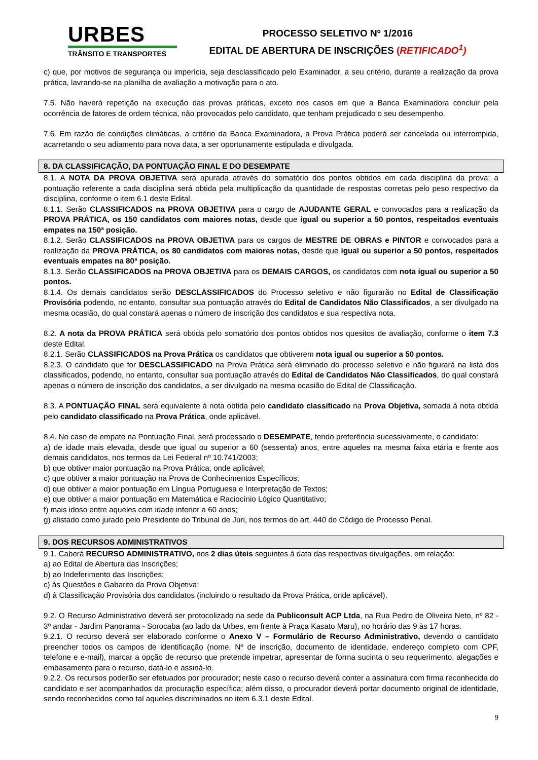URBES
TRÂNSITO E TRANSPORTES
PROCESSO SELETIVO Nº 1/2016
EDITAL DE ABERTURA DE INSCRIÇÕES (RETIFICADO<sup>1</sup>)
c) que, por motivos de segurança ou imperícia, seja desclassificado pelo Examinador, a seu critério, durante a realização da prova prática, lavrando-se na planilha de avaliação a motivação para o ato.
7.5. Não haverá repetição na execução das provas práticas, exceto nos casos em que a Banca Examinadora concluir pela ocorrência de fatores de ordem técnica, não provocados pelo candidato, que tenham prejudicado o seu desempenho.
7.6. Em razão de condições climáticas, a critério da Banca Examinadora, a Prova Prática poderá ser cancelada ou interrompida, acarretando o seu adiamento para nova data, a ser oportunamente estipulada e divulgada.
8. DA CLASSIFICAÇÃO, DA PONTUAÇÃO FINAL E DO DESEMPATE
8.1. A NOTA DA PROVA OBJETIVA será apurada através do somatório dos pontos obtidos em cada disciplina da prova; a pontuação referente a cada disciplina será obtida pela multiplicação da quantidade de respostas corretas pelo peso respectivo da disciplina, conforme o item 6.1 deste Edital.
8.1.1. Serão CLASSIFICADOS na PROVA OBJETIVA para o cargo de AJUDANTE GERAL e convocados para a realização da PROVA PRÁTICA, os 150 candidatos com maiores notas, desde que igual ou superior a 50 pontos, respeitados eventuais empates na 150ª posição.
8.1.2. Serão CLASSIFICADOS na PROVA OBJETIVA para os cargos de MESTRE DE OBRAS e PINTOR e convocados para a realização da PROVA PRÁTICA, os 80 candidatos com maiores notas, desde que igual ou superior a 50 pontos, respeitados eventuais empates na 80ª posição.
8.1.3. Serão CLASSIFICADOS na PROVA OBJETIVA para os DEMAIS CARGOS, os candidatos com nota igual ou superior a 50 pontos.
8.1.4. Os demais candidatos serão DESCLASSIFICADOS do Processo seletivo e não figurarão no Edital de Classificação Provisória podendo, no entanto, consultar sua pontuação através do Edital de Candidatos Não Classificados, a ser divulgado na mesma ocasião, do qual constará apenas o número de inscrição dos candidatos e sua respectiva nota.
8.2. A nota da PROVA PRÁTICA será obtida pelo somatório dos pontos obtidos nos quesitos de avaliação, conforme o item 7.3 deste Edital.
8.2.1. Serão CLASSIFICADOS na Prova Prática os candidatos que obtiverem nota igual ou superior a 50 pontos.
8.2.3. O candidato que for DESCLASSIFICADO na Prova Prática será eliminado do processo seletivo e não figurará na lista dos classificados, podendo, no entanto, consultar sua pontuação através do Edital de Candidatos Não Classificados, do qual constará apenas o número de inscrição dos candidatos, a ser divulgado na mesma ocasião do Edital de Classificação.
8.3. A PONTUAÇÃO FINAL será equivalente à nota obtida pelo candidato classificado na Prova Objetiva, somada à nota obtida pelo candidato classificado na Prova Prática, onde aplicável.
8.4. No caso de empate na Pontuação Final, será processado o DESEMPATE, tendo preferência sucessivamente, o candidato:
a) de idade mais elevada, desde que igual ou superior a 60 (sessenta) anos, entre aqueles na mesma faixa etária e frente aos demais candidatos, nos termos da Lei Federal nº 10.741/2003;
b) que obtiver maior pontuação na Prova Prática, onde aplicável;
c) que obtiver a maior pontuação na Prova de Conhecimentos Específicos;
d) que obtiver a maior pontuação em Língua Portuguesa e Interpretação de Textos;
e) que obtiver a maior pontuação em Matemática e Raciocínio Lógico Quantitativo;
f) mais idoso entre aqueles com idade inferior a 60 anos;
g) alistado como jurado pelo Presidente do Tribunal de Júri, nos termos do art. 440 do Código de Processo Penal.
9. DOS RECURSOS ADMINISTRATIVOS
9.1. Caberá RECURSO ADMINISTRATIVO, nos 2 dias úteis seguintes à data das respectivas divulgações, em relação:
a) ao Edital de Abertura das Inscrições;
b) ao Indeferimento das Inscrições;
c) às Questões e Gabarito da Prova Objetiva;
d) à Classificação Provisória dos candidatos (incluindo o resultado da Prova Prática, onde aplicável).
9.2. O Recurso Administrativo deverá ser protocolizado na sede da Publiconsult ACP Ltda, na Rua Pedro de Oliveira Neto, nº 82 - 3º andar - Jardim Panorama - Sorocaba (ao lado da Urbes, em frente à Praça Kasato Maru), no horário das 9 às 17 horas.
9.2.1. O recurso deverá ser elaborado conforme o Anexo V – Formulário de Recurso Administrativo, devendo o candidato preencher todos os campos de identificação (nome, Nº de inscrição, documento de identidade, endereço completo com CPF, telefone e e-mail), marcar a opção de recurso que pretende impetrar, apresentar de forma sucinta o seu requerimento, alegações e embasamento para o recurso, datá-lo e assiná-lo.
9.2.2. Os recursos poderão ser efetuados por procurador; neste caso o recurso deverá conter a assinatura com firma reconhecida do candidato e ser acompanhados da procuração específica; além disso, o procurador deverá portar documento original de identidade, sendo reconhecidos como tal aqueles discriminados no item 6.3.1 deste Edital.
9